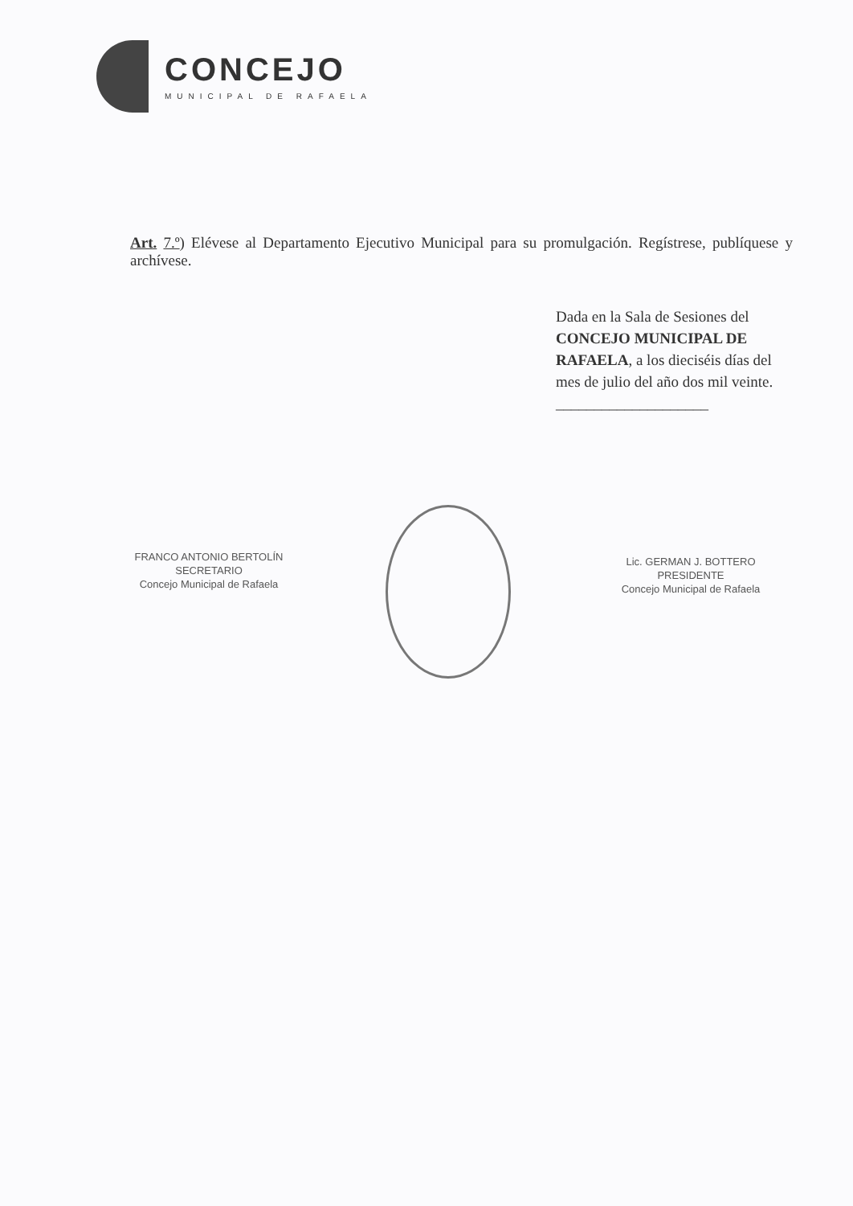CONCEJO
MUNICIPAL DE RAFAELA
Art. 7.º) Elévese al Departamento Ejecutivo Municipal para su promulgación. Regístrese, publíquese y archívese.
Dada en la Sala de Sesiones del CONCEJO MUNICIPAL DE RAFAELA, a los dieciséis días del mes de julio del año dos mil veinte. ____________________
FRANCO ANTONIO BERTOLÍN
SECRETARIO
Concejo Municipal de Rafaela
Lic. GERMAN J. BOTTERO
PRESIDENTE
Concejo Municipal de Rafaela